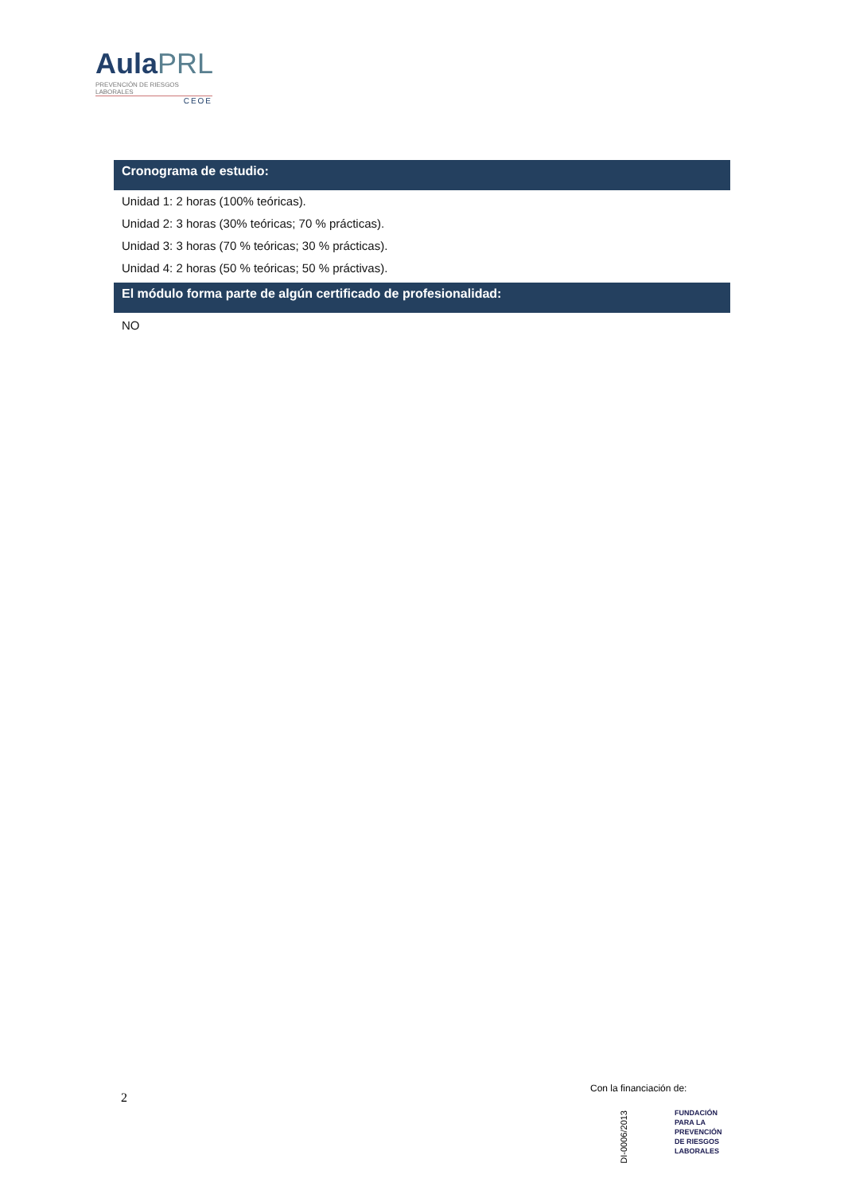AulaPRL
PREVENCIÓN DE RIESGOS LABORALES
CEOE
Cronograma de estudio:
Unidad 1: 2 horas (100% teóricas).
Unidad 2: 3 horas (30% teóricas; 70 % prácticas).
Unidad 3: 3 horas (70 % teóricas; 30 % prácticas).
Unidad 4: 2 horas (50 % teóricas; 50 % práctivas).
El módulo forma parte de algún certificado de profesionalidad:
NO
2
Con la financiación de:
DI-0006/2013
FUNDACIÓN
PARA LA
PREVENCIÓN
DE RIESGOS
LABORALES